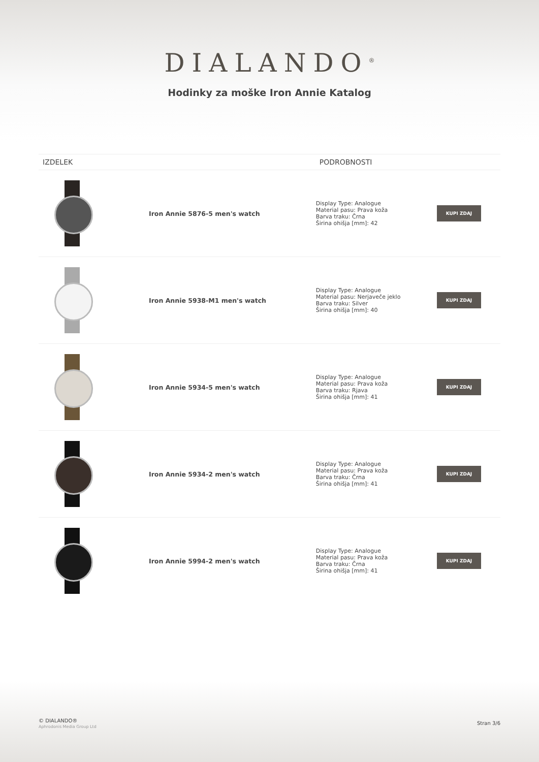DIALANDO<sup>®</sup>
Hodinky za moške Iron Annie Katalog
| IZDELEK | | PODROBNOSTI | |
| --- | --- | --- | --- |
| | Iron Annie 5876-5 men's watch | Display Type: Analogue Material pasu: Prava koža Barva traku: Črna Širina ohišja [mm]: 42 | KUPI ZDAJ |
| | Iron Annie 5938-M1 men's watch | Display Type: Analogue Material pasu: Nerjaveče jeklo Barva traku: Silver Širina ohišja [mm]: 40 | KUPI ZDAJ |
| | Iron Annie 5934-5 men's watch | Display Type: Analogue Material pasu: Prava koža Barva traku: Rjava Širina ohišja [mm]: 41 | KUPI ZDAJ |
| | Iron Annie 5934-2 men's watch | Display Type: Analogue Material pasu: Prava koža Barva traku: Črna Širina ohišja [mm]: 41 | KUPI ZDAJ |
| | Iron Annie 5994-2 men's watch | Display Type: Analogue Material pasu: Prava koža Barva traku: Črna Širina ohišja [mm]: 41 | KUPI ZDAJ |
© DIALANDO®
Aphrodonis Media Group Ltd
Stran 3/6